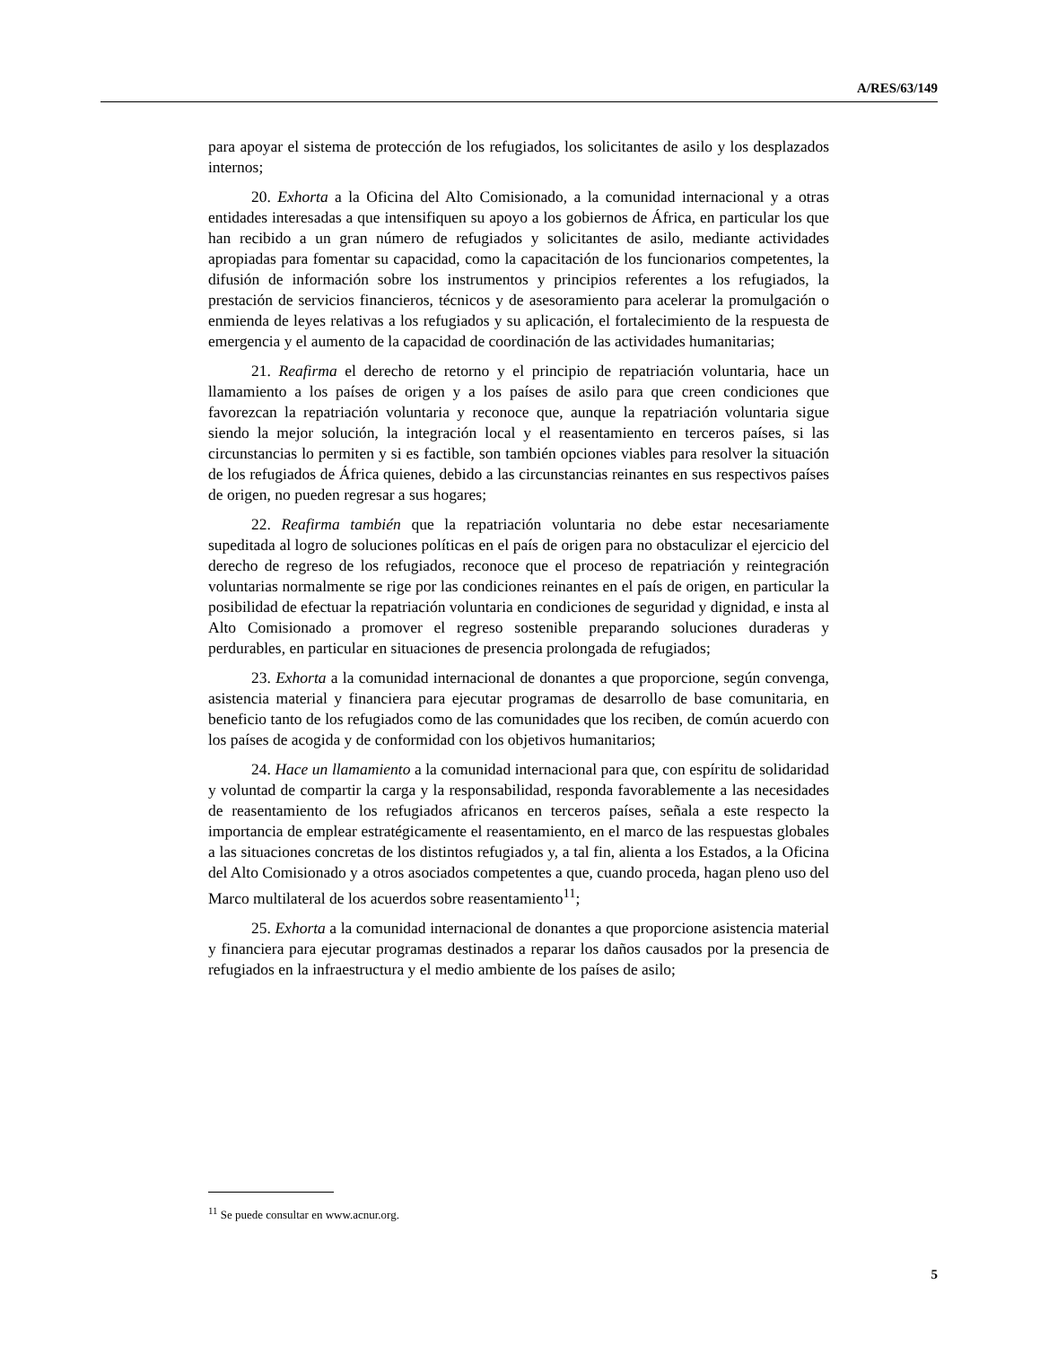A/RES/63/149
para apoyar el sistema de protección de los refugiados, los solicitantes de asilo y los desplazados internos;
20. Exhorta a la Oficina del Alto Comisionado, a la comunidad internacional y a otras entidades interesadas a que intensifiquen su apoyo a los gobiernos de África, en particular los que han recibido a un gran número de refugiados y solicitantes de asilo, mediante actividades apropiadas para fomentar su capacidad, como la capacitación de los funcionarios competentes, la difusión de información sobre los instrumentos y principios referentes a los refugiados, la prestación de servicios financieros, técnicos y de asesoramiento para acelerar la promulgación o enmienda de leyes relativas a los refugiados y su aplicación, el fortalecimiento de la respuesta de emergencia y el aumento de la capacidad de coordinación de las actividades humanitarias;
21. Reafirma el derecho de retorno y el principio de repatriación voluntaria, hace un llamamiento a los países de origen y a los países de asilo para que creen condiciones que favorezcan la repatriación voluntaria y reconoce que, aunque la repatriación voluntaria sigue siendo la mejor solución, la integración local y el reasentamiento en terceros países, si las circunstancias lo permiten y si es factible, son también opciones viables para resolver la situación de los refugiados de África quienes, debido a las circunstancias reinantes en sus respectivos países de origen, no pueden regresar a sus hogares;
22. Reafirma también que la repatriación voluntaria no debe estar necesariamente supeditada al logro de soluciones políticas en el país de origen para no obstaculizar el ejercicio del derecho de regreso de los refugiados, reconoce que el proceso de repatriación y reintegración voluntarias normalmente se rige por las condiciones reinantes en el país de origen, en particular la posibilidad de efectuar la repatriación voluntaria en condiciones de seguridad y dignidad, e insta al Alto Comisionado a promover el regreso sostenible preparando soluciones duraderas y perdurables, en particular en situaciones de presencia prolongada de refugiados;
23. Exhorta a la comunidad internacional de donantes a que proporcione, según convenga, asistencia material y financiera para ejecutar programas de desarrollo de base comunitaria, en beneficio tanto de los refugiados como de las comunidades que los reciben, de común acuerdo con los países de acogida y de conformidad con los objetivos humanitarios;
24. Hace un llamamiento a la comunidad internacional para que, con espíritu de solidaridad y voluntad de compartir la carga y la responsabilidad, responda favorablemente a las necesidades de reasentamiento de los refugiados africanos en terceros países, señala a este respecto la importancia de emplear estratégicamente el reasentamiento, en el marco de las respuestas globales a las situaciones concretas de los distintos refugiados y, a tal fin, alienta a los Estados, a la Oficina del Alto Comisionado y a otros asociados competentes a que, cuando proceda, hagan pleno uso del Marco multilateral de los acuerdos sobre reasentamiento<sup>11</sup>;
25. Exhorta a la comunidad internacional de donantes a que proporcione asistencia material y financiera para ejecutar programas destinados a reparar los daños causados por la presencia de refugiados en la infraestructura y el medio ambiente de los países de asilo;
<sup>11</sup> Se puede consultar en www.acnur.org.
5